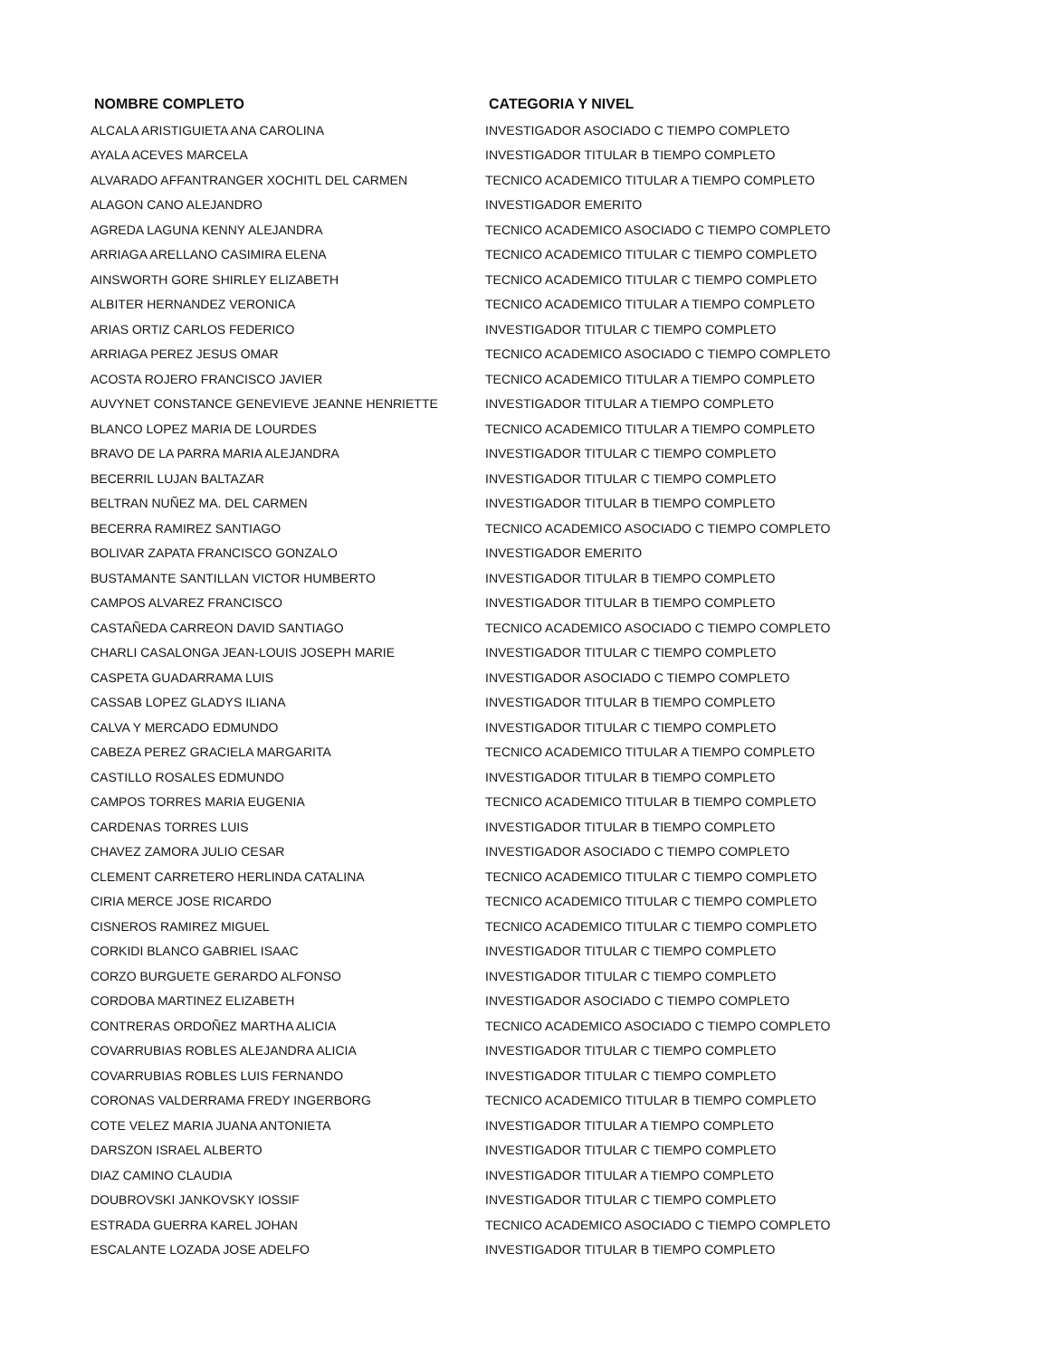| NOMBRE COMPLETO | CATEGORIA Y NIVEL |
| --- | --- |
| ALCALA ARISTIGUIETA ANA CAROLINA | INVESTIGADOR ASOCIADO C TIEMPO COMPLETO |
| AYALA ACEVES MARCELA | INVESTIGADOR TITULAR B TIEMPO COMPLETO |
| ALVARADO AFFANTRANGER XOCHITL DEL CARMEN | TECNICO ACADEMICO TITULAR A TIEMPO COMPLETO |
| ALAGON CANO ALEJANDRO | INVESTIGADOR EMERITO |
| AGREDA LAGUNA KENNY ALEJANDRA | TECNICO ACADEMICO ASOCIADO C TIEMPO COMPLETO |
| ARRIAGA ARELLANO CASIMIRA ELENA | TECNICO ACADEMICO TITULAR C TIEMPO COMPLETO |
| AINSWORTH GORE SHIRLEY ELIZABETH | TECNICO ACADEMICO TITULAR C TIEMPO COMPLETO |
| ALBITER HERNANDEZ VERONICA | TECNICO ACADEMICO TITULAR A TIEMPO COMPLETO |
| ARIAS ORTIZ CARLOS FEDERICO | INVESTIGADOR TITULAR C TIEMPO COMPLETO |
| ARRIAGA PEREZ JESUS OMAR | TECNICO ACADEMICO ASOCIADO C TIEMPO COMPLETO |
| ACOSTA ROJERO FRANCISCO JAVIER | TECNICO ACADEMICO TITULAR A TIEMPO COMPLETO |
| AUVYNET CONSTANCE GENEVIEVE JEANNE HENRIETTE | INVESTIGADOR TITULAR A TIEMPO COMPLETO |
| BLANCO LOPEZ MARIA DE LOURDES | TECNICO ACADEMICO TITULAR A TIEMPO COMPLETO |
| BRAVO DE LA PARRA MARIA ALEJANDRA | INVESTIGADOR TITULAR C TIEMPO COMPLETO |
| BECERRIL LUJAN BALTAZAR | INVESTIGADOR TITULAR C TIEMPO COMPLETO |
| BELTRAN NUÑEZ MA. DEL CARMEN | INVESTIGADOR TITULAR B TIEMPO COMPLETO |
| BECERRA RAMIREZ SANTIAGO | TECNICO ACADEMICO ASOCIADO C TIEMPO COMPLETO |
| BOLIVAR ZAPATA FRANCISCO GONZALO | INVESTIGADOR EMERITO |
| BUSTAMANTE SANTILLAN VICTOR HUMBERTO | INVESTIGADOR TITULAR B TIEMPO COMPLETO |
| CAMPOS ALVAREZ FRANCISCO | INVESTIGADOR TITULAR B TIEMPO COMPLETO |
| CASTAÑEDA CARREON DAVID SANTIAGO | TECNICO ACADEMICO ASOCIADO C TIEMPO COMPLETO |
| CHARLI CASALONGA JEAN-LOUIS JOSEPH MARIE | INVESTIGADOR TITULAR C TIEMPO COMPLETO |
| CASPETA GUADARRAMA LUIS | INVESTIGADOR ASOCIADO C TIEMPO COMPLETO |
| CASSAB LOPEZ GLADYS ILIANA | INVESTIGADOR TITULAR B TIEMPO COMPLETO |
| CALVA Y MERCADO EDMUNDO | INVESTIGADOR TITULAR C TIEMPO COMPLETO |
| CABEZA PEREZ GRACIELA MARGARITA | TECNICO ACADEMICO TITULAR A TIEMPO COMPLETO |
| CASTILLO ROSALES EDMUNDO | INVESTIGADOR TITULAR B TIEMPO COMPLETO |
| CAMPOS TORRES MARIA EUGENIA | TECNICO ACADEMICO TITULAR B TIEMPO COMPLETO |
| CARDENAS TORRES LUIS | INVESTIGADOR TITULAR B TIEMPO COMPLETO |
| CHAVEZ ZAMORA JULIO CESAR | INVESTIGADOR ASOCIADO C TIEMPO COMPLETO |
| CLEMENT CARRETERO HERLINDA CATALINA | TECNICO ACADEMICO TITULAR C TIEMPO COMPLETO |
| CIRIA MERCE JOSE RICARDO | TECNICO ACADEMICO TITULAR C TIEMPO COMPLETO |
| CISNEROS RAMIREZ MIGUEL | TECNICO ACADEMICO TITULAR C TIEMPO COMPLETO |
| CORKIDI BLANCO GABRIEL ISAAC | INVESTIGADOR TITULAR C TIEMPO COMPLETO |
| CORZO BURGUETE GERARDO ALFONSO | INVESTIGADOR TITULAR C TIEMPO COMPLETO |
| CORDOBA MARTINEZ ELIZABETH | INVESTIGADOR ASOCIADO C TIEMPO COMPLETO |
| CONTRERAS ORDOÑEZ MARTHA ALICIA | TECNICO ACADEMICO ASOCIADO C TIEMPO COMPLETO |
| COVARRUBIAS ROBLES ALEJANDRA ALICIA | INVESTIGADOR TITULAR C TIEMPO COMPLETO |
| COVARRUBIAS ROBLES LUIS FERNANDO | INVESTIGADOR TITULAR C TIEMPO COMPLETO |
| CORONAS VALDERRAMA FREDY INGERBORG | TECNICO ACADEMICO TITULAR B TIEMPO COMPLETO |
| COTE VELEZ MARIA JUANA ANTONIETA | INVESTIGADOR TITULAR A TIEMPO COMPLETO |
| DARSZON ISRAEL ALBERTO | INVESTIGADOR TITULAR C TIEMPO COMPLETO |
| DIAZ CAMINO CLAUDIA | INVESTIGADOR TITULAR A TIEMPO COMPLETO |
| DOUBROVSKI JANKOVSKY IOSSIF | INVESTIGADOR TITULAR C TIEMPO COMPLETO |
| ESTRADA GUERRA KAREL JOHAN | TECNICO ACADEMICO ASOCIADO C TIEMPO COMPLETO |
| ESCALANTE LOZADA JOSE ADELFO | INVESTIGADOR TITULAR B TIEMPO COMPLETO |